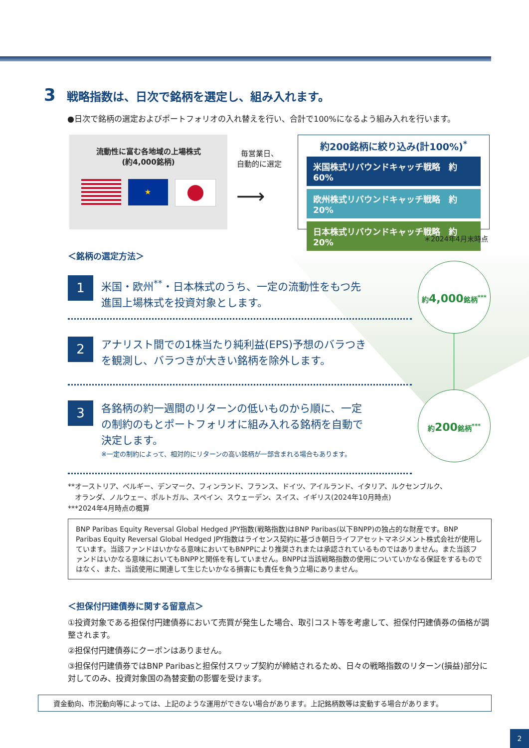3 戦略指数は、日次で銘柄を選定し、組み入れます。
●日次で銘柄の選定およびポートフォリオの入れ替えを行い、合計で100%になるよう組み入れを行います。
流動性に富む各地域の上場株式
(約4,000銘柄)
★
毎営業日、
自動的に選定
⟶
約200銘柄に絞り込み(計100%)<sup>*</sup>
米国株式リバウンドキャッチ戦略　約60%
欧州株式リバウンドキャッチ戦略　約20%
日本株式リバウンドキャッチ戦略　約20%
＊2024年4月末時点
＜銘柄の選定方法＞
1
米国・欧州<sup>**</sup>・日本株式のうち、一定の流動性をもつ先進国上場株式を投資対象とします。
2
アナリスト間での1株当たり純利益(EPS)予想のバラつきを観測し、バラつきが大きい銘柄を除外します。
3
各銘柄の約一週間のリターンの低いものから順に、一定の制約のもとポートフォリオに組み入れる銘柄を自動で決定します。
※一定の制約によって、相対的にリターンの高い銘柄が一部含まれる場合もあります。
約4,000銘柄<sup>***</sup>
約200銘柄<sup>***</sup>
**オーストリア、ベルギー、デンマーク、フィンランド、フランス、ドイツ、アイルランド、イタリア、ルクセンブルク、
　オランダ、ノルウェー、ポルトガル、スペイン、スウェーデン、スイス、イギリス(2024年10月時点)
***2024年4月時点の概算
BNP Paribas Equity Reversal Global Hedged JPY指数(戦略指数)はBNP Paribas(以下BNPP)の独占的な財産です。BNP Paribas Equity Reversal Global Hedged JPY指数はライセンス契約に基づき朝日ライフアセットマネジメント株式会社が使用しています。当該ファンドはいかなる意味においてもBNPPにより推奨されまたは承認されているものではありません。また当該ファンドはいかなる意味においてもBNPPと関係を有していません。BNPPは当該戦略指数の使用についていかなる保証をするものではなく、また、当該使用に関連して生じたいかなる損害にも責任を負う立場にありません。
＜担保付円建債券に関する留意点＞
①投資対象である担保付円建債券において売買が発生した場合、取引コスト等を考慮して、担保付円建債券の価格が調整されます。
②担保付円建債券にクーポンはありません。
③担保付円建債券ではBNP Paribasと担保付スワップ契約が締結されるため、日々の戦略指数のリターン(損益)部分に対してのみ、投資対象国の為替変動の影響を受けます。
資金動向、市況動向等によっては、上記のような運用ができない場合があります。上記銘柄数等は変動する場合があります。
2